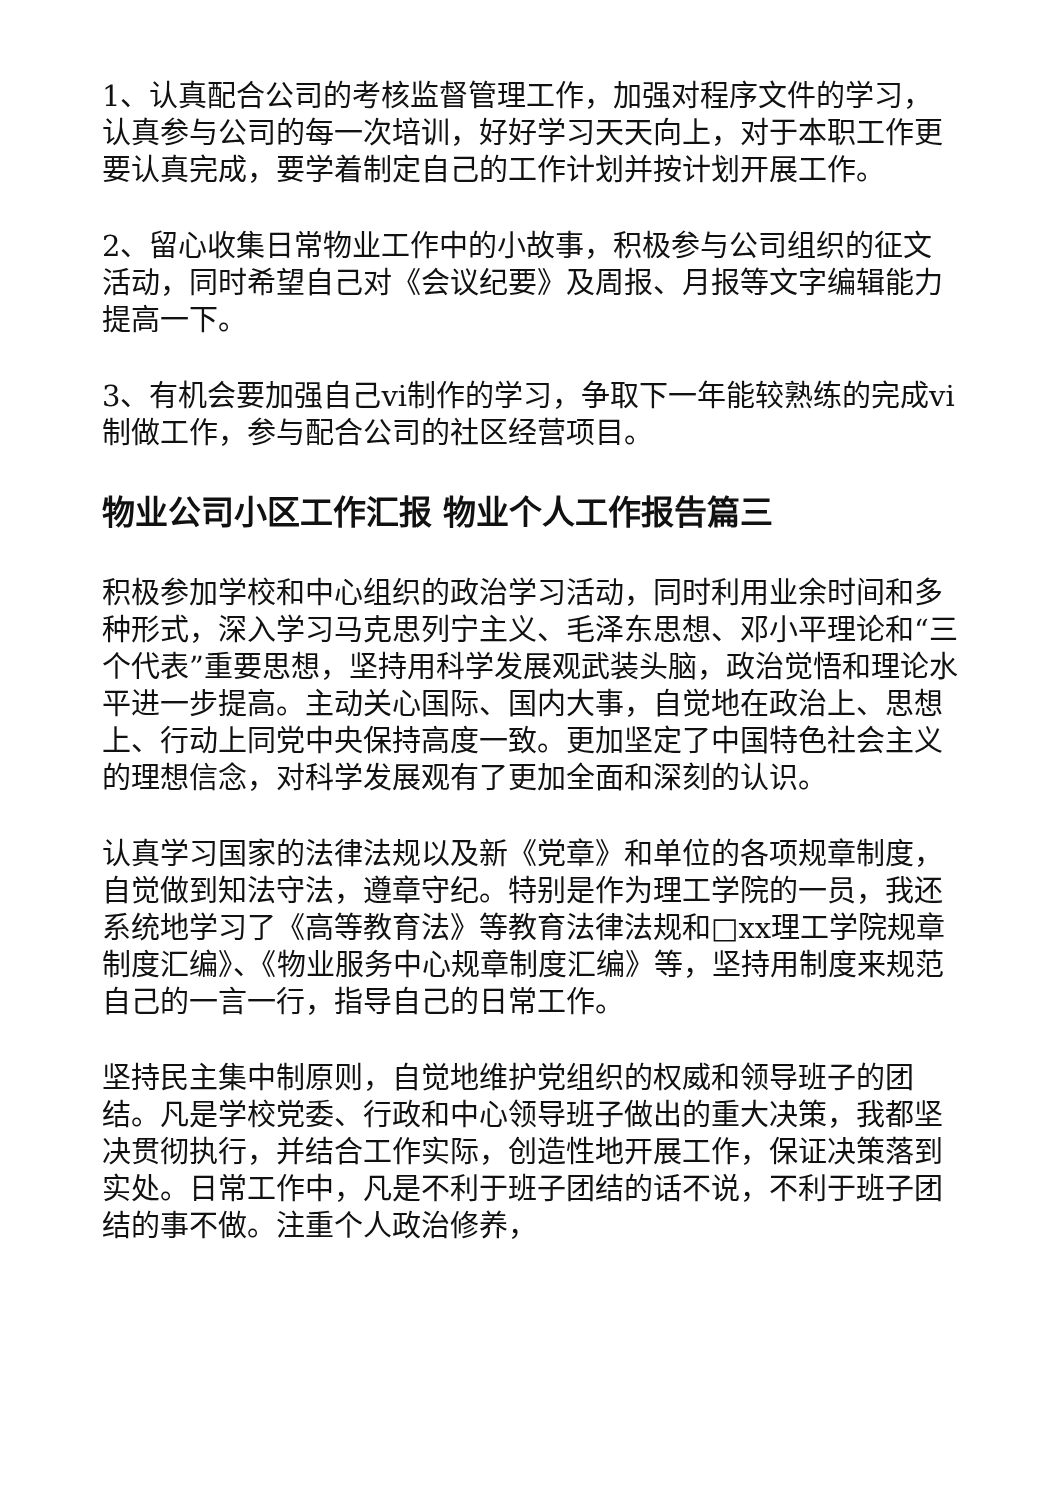1、认真配合公司的考核监督管理工作，加强对程序文件的学习，认真参与公司的每一次培训，好好学习天天向上，对于本职工作更要认真完成，要学着制定自己的工作计划并按计划开展工作。
2、留心收集日常物业工作中的小故事，积极参与公司组织的征文活动，同时希望自己对《会议纪要》及周报、月报等文字编辑能力提高一下。
3、有机会要加强自己vi制作的学习，争取下一年能较熟练的完成vi制做工作，参与配合公司的社区经营项目。
物业公司小区工作汇报 物业个人工作报告篇三
积极参加学校和中心组织的政治学习活动，同时利用业余时间和多种形式，深入学习马克思列宁主义、毛泽东思想、邓小平理论和“三个代表”重要思想，坚持用科学发展观武装头脑，政治觉悟和理论水平进一步提高。主动关心国际、国内大事，自觉地在政治上、思想上、行动上同党中央保持高度一致。更加坚定了中国特色社会主义的理想信念，对科学发展观有了更加全面和深刻的认识。
认真学习国家的法律法规以及新《党章》和单位的各项规章制度，自觉做到知法守法，遵章守纪。特别是作为理工学院的一员，我还系统地学习了《高等教育法》等教育法律法规和□xx理工学院规章制度汇编》、《物业服务中心规章制度汇编》等，坚持用制度来规范自己的一言一行，指导自己的日常工作。
坚持民主集中制原则，自觉地维护党组织的权威和领导班子的团结。凡是学校党委、行政和中心领导班子做出的重大决策，我都坚决贯彻执行，并结合工作实际，创造性地开展工作，保证决策落到实处。日常工作中，凡是不利于班子团结的话不说，不利于班子团结的事不做。注重个人政治修养，